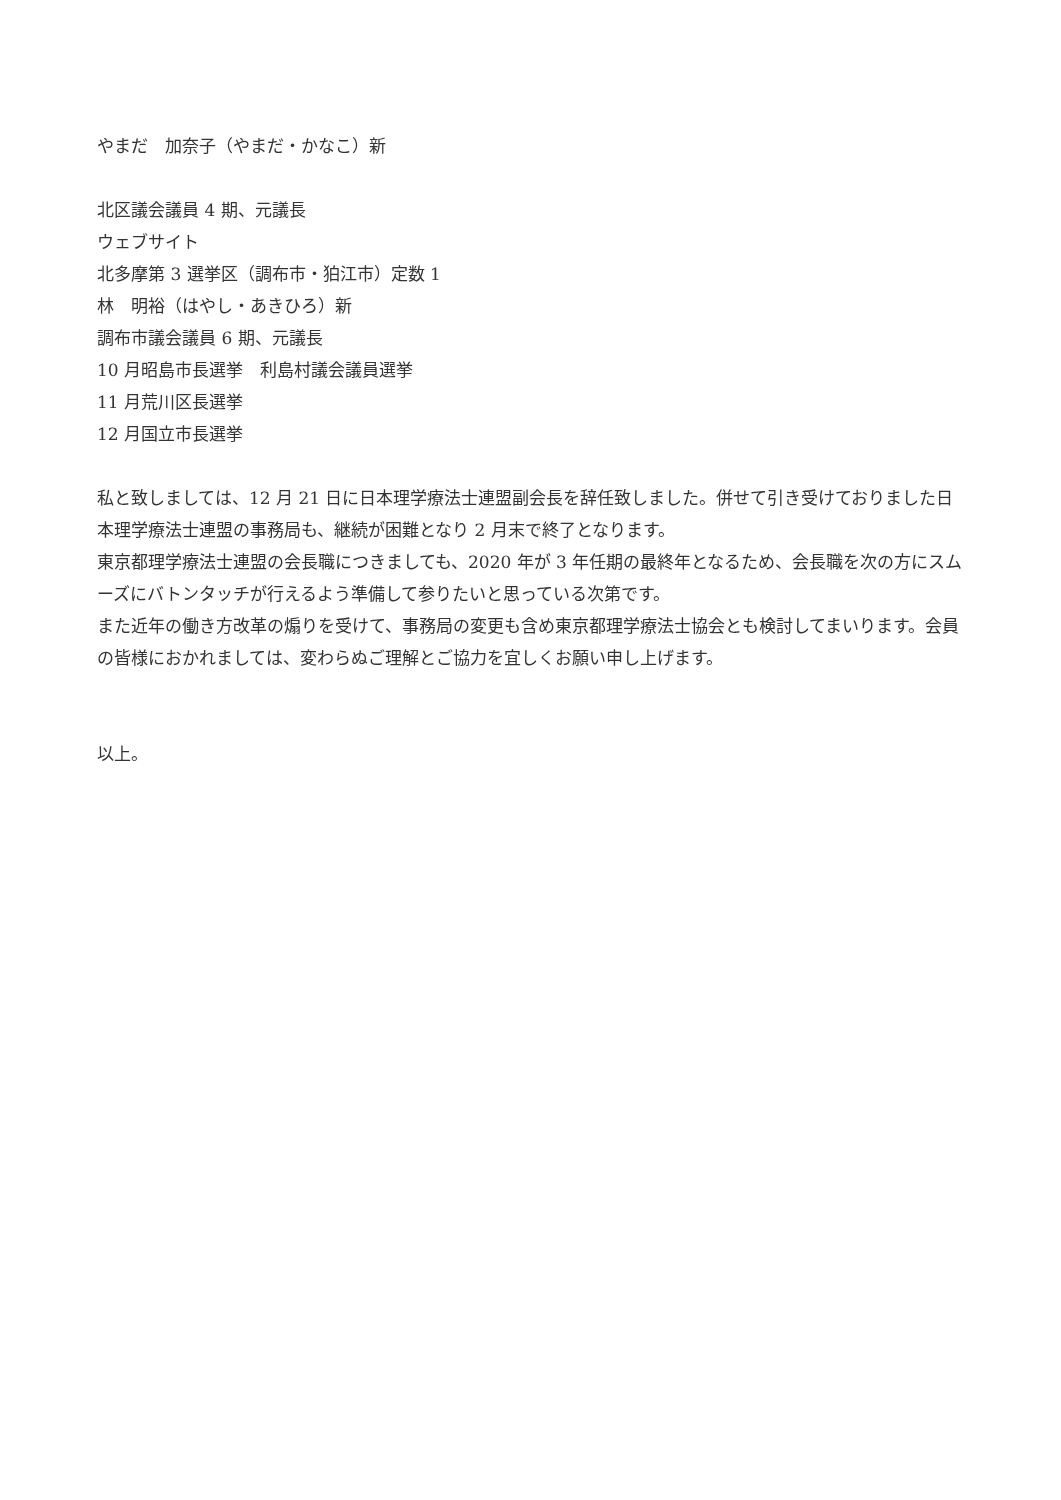やまだ　加奈子（やまだ・かなこ）新
北区議会議員 4 期、元議長
ウェブサイト
北多摩第 3 選挙区（調布市・狛江市）定数 1
林　明裕（はやし・あきひろ）新
調布市議会議員 6 期、元議長
10 月昭島市長選挙　利島村議会議員選挙
11 月荒川区長選挙
12 月国立市長選挙
私と致しましては、12 月 21 日に日本理学療法士連盟副会長を辞任致しました。併せて引き受けておりました日本理学療法士連盟の事務局も、継続が困難となり 2 月末で終了となります。
東京都理学療法士連盟の会長職につきましても、2020 年が 3 年任期の最終年となるため、会長職を次の方にスムーズにバトンタッチが行えるよう準備して参りたいと思っている次第です。
また近年の働き方改革の煽りを受けて、事務局の変更も含め東京都理学療法士協会とも検討してまいります。会員の皆様におかれましては、変わらぬご理解とご協力を宜しくお願い申し上げます。
以上。